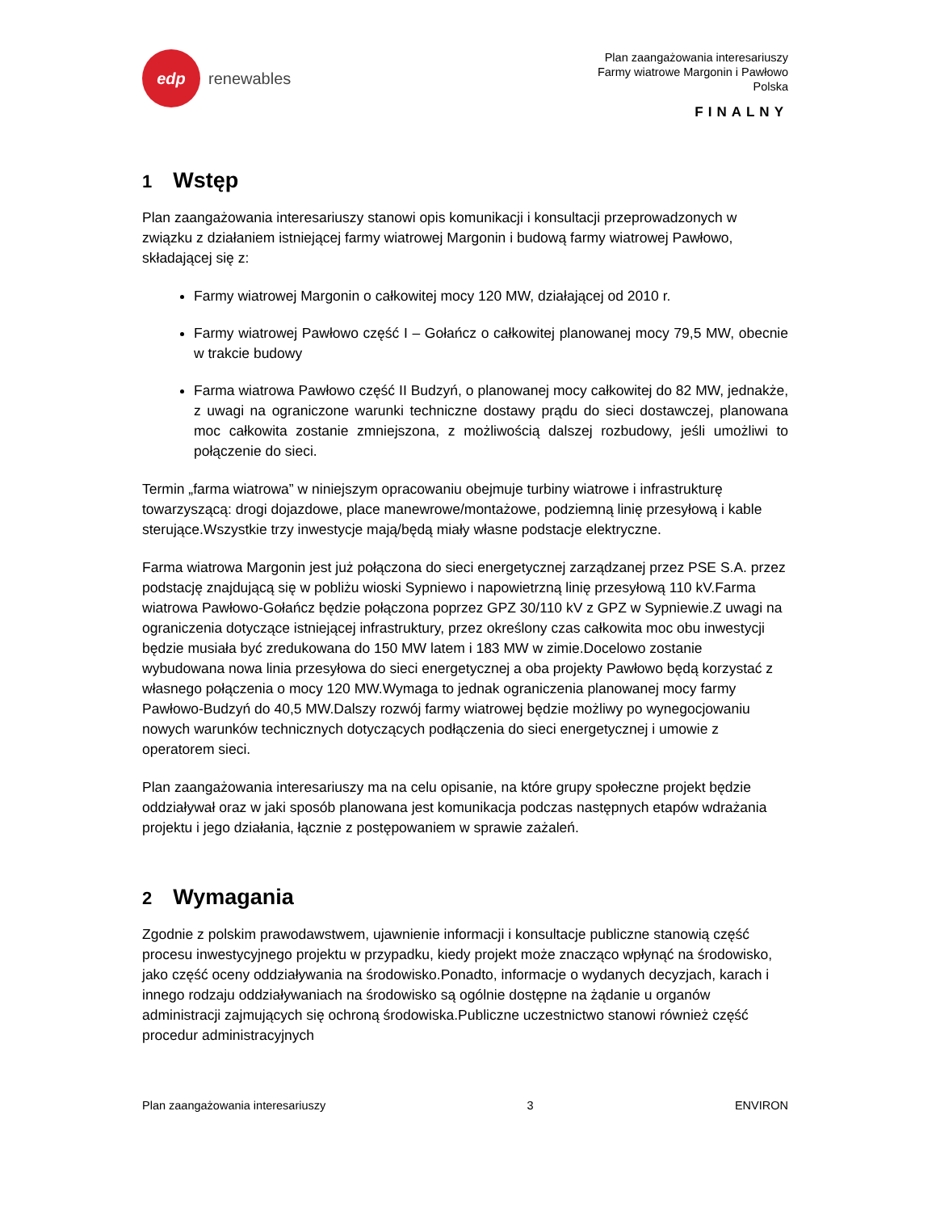edp
renewables
Plan zaangażowania interesariuszy
Farmy wiatrowe Margonin i Pawłowo
Polska
FINALNY
1 Wstęp
Plan zaangażowania interesariuszy stanowi opis komunikacji i konsultacji przeprowadzonych w związku z działaniem istniejącej farmy wiatrowej Margonin i budową farmy wiatrowej Pawłowo, składającej się z:
Farmy wiatrowej Margonin o całkowitej mocy 120 MW, działającej od 2010 r.
Farmy wiatrowej Pawłowo część I – Gołańcz o całkowitej planowanej mocy 79,5 MW, obecnie w trakcie budowy
Farma wiatrowa Pawłowo część II Budzyń, o planowanej mocy całkowitej do 82 MW, jednakże, z uwagi na ograniczone warunki techniczne dostawy prądu do sieci dostawczej, planowana moc całkowita zostanie zmniejszona, z możliwością dalszej rozbudowy, jeśli umożliwi to połączenie do sieci.
Termin „farma wiatrowa” w niniejszym opracowaniu obejmuje turbiny wiatrowe i infrastrukturę towarzyszącą: drogi dojazdowe, place manewrowe/montażowe, podziemną linię przesyłową i kable sterujące.Wszystkie trzy inwestycje mają/będą miały własne podstacje elektryczne.
Farma wiatrowa Margonin jest już połączona do sieci energetycznej zarządzanej przez PSE S.A. przez podstację znajdującą się w pobliżu wioski Sypniewo i napowietrzną linię przesyłową 110 kV.Farma wiatrowa Pawłowo-Gołańcz będzie połączona poprzez GPZ 30/110 kV z GPZ w Sypniewie.Z uwagi na ograniczenia dotyczące istniejącej infrastruktury, przez określony czas całkowita moc obu inwestycji będzie musiała być zredukowana do 150 MW latem i 183 MW w zimie.Docelowo zostanie wybudowana nowa linia przesyłowa do sieci energetycznej a oba projekty Pawłowo będą korzystać z własnego połączenia o mocy 120 MW.Wymaga to jednak ograniczenia planowanej mocy farmy Pawłowo-Budzyń do 40,5 MW.Dalszy rozwój farmy wiatrowej będzie możliwy po wynegocjowaniu nowych warunków technicznych dotyczących podłączenia do sieci energetycznej i umowie z operatorem sieci.
Plan zaangażowania interesariuszy ma na celu opisanie, na które grupy społeczne projekt będzie oddziaływał oraz w jaki sposób planowana jest komunikacja podczas następnych etapów wdrażania projektu i jego działania, łącznie z postępowaniem w sprawie zażaleń.
2 Wymagania
Zgodnie z polskim prawodawstwem, ujawnienie informacji i konsultacje publiczne stanowią część procesu inwestycyjnego projektu w przypadku, kiedy projekt może znacząco wpłynąć na środowisko, jako część oceny oddziaływania na środowisko.Ponadto, informacje o wydanych decyzjach, karach i innego rodzaju oddziaływaniach na środowisko są ogólnie dostępne na żądanie u organów administracji zajmujących się ochroną środowiska.Publiczne uczestnictwo stanowi również część procedur administracyjnych
Plan zaangażowania interesariuszy 3 ENVIRON